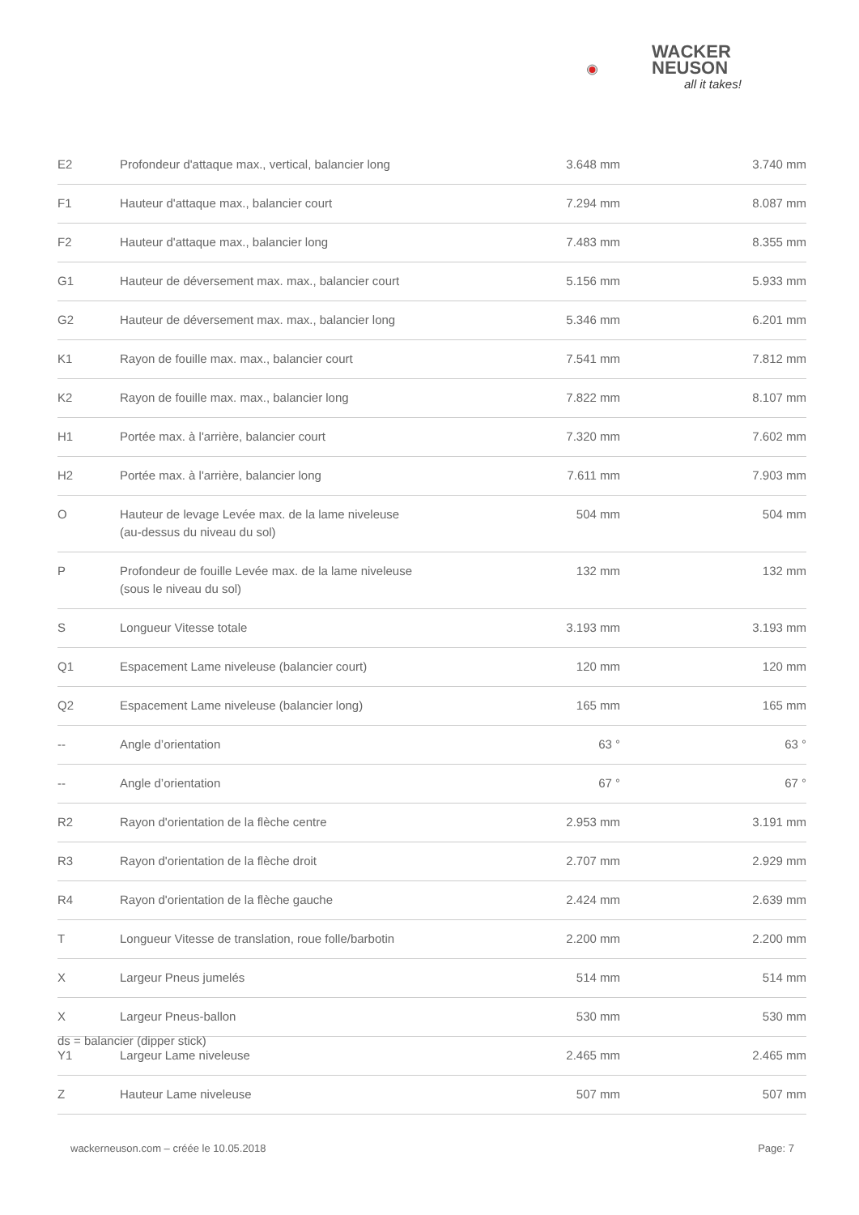WACKER
NEUSON
all it takes!
| E2 | Profondeur d'attaque max., vertical, balancier long | 3.648 mm | 3.740 mm |
| F1 | Hauteur d'attaque max., balancier court | 7.294 mm | 8.087 mm |
| F2 | Hauteur d'attaque max., balancier long | 7.483 mm | 8.355 mm |
| G1 | Hauteur de déversement max. max., balancier court | 5.156 mm | 5.933 mm |
| G2 | Hauteur de déversement max. max., balancier long | 5.346 mm | 6.201 mm |
| K1 | Rayon de fouille max. max., balancier court | 7.541 mm | 7.812 mm |
| K2 | Rayon de fouille max. max., balancier long | 7.822 mm | 8.107 mm |
| H1 | Portée max. à l'arrière, balancier court | 7.320 mm | 7.602 mm |
| H2 | Portée max. à l'arrière, balancier long | 7.611 mm | 7.903 mm |
| O | Hauteur de levage Levée max. de la lame niveleuse (au-dessus du niveau du sol) | 504 mm | 504 mm |
| P | Profondeur de fouille Levée max. de la lame niveleuse (sous le niveau du sol) | 132 mm | 132 mm |
| S | Longueur Vitesse totale | 3.193 mm | 3.193 mm |
| Q1 | Espacement Lame niveleuse (balancier court) | 120 mm | 120 mm |
| Q2 | Espacement Lame niveleuse (balancier long) | 165 mm | 165 mm |
| -- | Angle d’orientation | 63 ° | 63 ° |
| -- | Angle d’orientation | 67 ° | 67 ° |
| R2 | Rayon d'orientation de la flèche centre | 2.953 mm | 3.191 mm |
| R3 | Rayon d'orientation de la flèche droit | 2.707 mm | 2.929 mm |
| R4 | Rayon d'orientation de la flèche gauche | 2.424 mm | 2.639 mm |
| T | Longueur Vitesse de translation, roue folle/barbotin | 2.200 mm | 2.200 mm |
| X | Largeur Pneus jumelés | 514 mm | 514 mm |
| X | Largeur Pneus-ballon | 530 mm | 530 mm |
| Y1 | Largeur Lame niveleuse | 2.465 mm | 2.465 mm |
| Z | Hauteur Lame niveleuse | 507 mm | 507 mm |
ds = balancier (dipper stick)
wackerneuson.com – créée le 10.05.2018
Page: 7